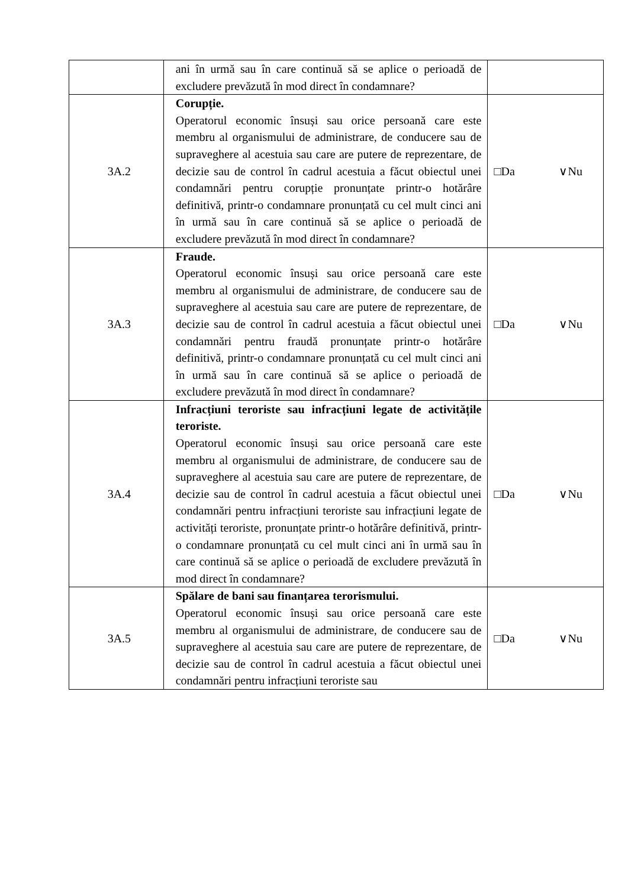| | ani în urmă sau în care continuă să se aplice o perioadă de excludere prevăzută în mod direct în condamnare? | |
| 3A.2 | Corupție. Operatorul economic însuși sau orice persoană care este membru al organismului de administrare, de conducere sau de supraveghere al acestuia sau care are putere de reprezentare, de decizie sau de control în cadrul acestuia a făcut obiectul unei condamnări pentru corupție pronunțate printr-o hotărâre definitivă, printr-o condamnare pronunțată cu cel mult cinci ani în urmă sau în care continuă să se aplice o perioadă de excludere prevăzută în mod direct în condamnare? | □Da ∨Nu |
| 3A.3 | Fraude. Operatorul economic însuși sau orice persoană care este membru al organismului de administrare, de conducere sau de supraveghere al acestuia sau care are putere de reprezentare, de decizie sau de control în cadrul acestuia a făcut obiectul unei condamnări pentru fraudă pronunțate printr-o hotărâre definitivă, printr-o condamnare pronunțată cu cel mult cinci ani în urmă sau în care continuă să se aplice o perioadă de excludere prevăzută în mod direct în condamnare? | □Da ∨Nu |
| 3A.4 | Infracțiuni teroriste sau infracțiuni legate de activitățile teroriste. Operatorul economic însuși sau orice persoană care este membru al organismului de administrare, de conducere sau de supraveghere al acestuia sau care are putere de reprezentare, de decizie sau de control în cadrul acestuia a făcut obiectul unei condamnări pentru infracțiuni teroriste sau infracțiuni legate de activități teroriste, pronunțate printr-o hotărâre definitivă, printr-o condamnare pronunțată cu cel mult cinci ani în urmă sau în care continuă să se aplice o perioadă de excludere prevăzută în mod direct în condamnare? | □Da ∨Nu |
| 3A.5 | Spălare de bani sau finanțarea terorismului. Operatorul economic însuși sau orice persoană care este membru al organismului de administrare, de conducere sau de supraveghere al acestuia sau care are putere de reprezentare, de decizie sau de control în cadrul acestuia a făcut obiectul unei condamnări pentru infracțiuni teroriste sau | □Da ∨Nu |